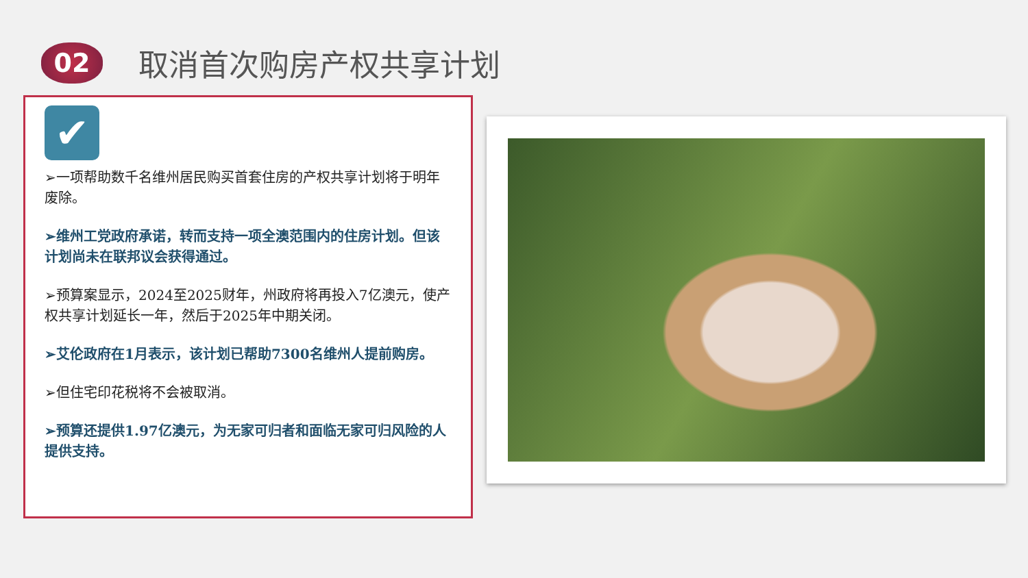02
取消首次购房产权共享计划
✔
➢一项帮助数千名维州居民购买首套住房的产权共享计划将于明年废除。
➢维州工党政府承诺，转而支持一项全澳范围内的住房计划。但该计划尚未在联邦议会获得通过。
➢预算案显示，2024至2025财年，州政府将再投入7亿澳元，使产权共享计划延长一年，然后于2025年中期关闭。
➢艾伦政府在1月表示，该计划已帮助7300名维州人提前购房。
➢但住宅印花税将不会被取消。
➢预算还提供1.97亿澳元，为无家可归者和面临无家可归风险的人提供支持。